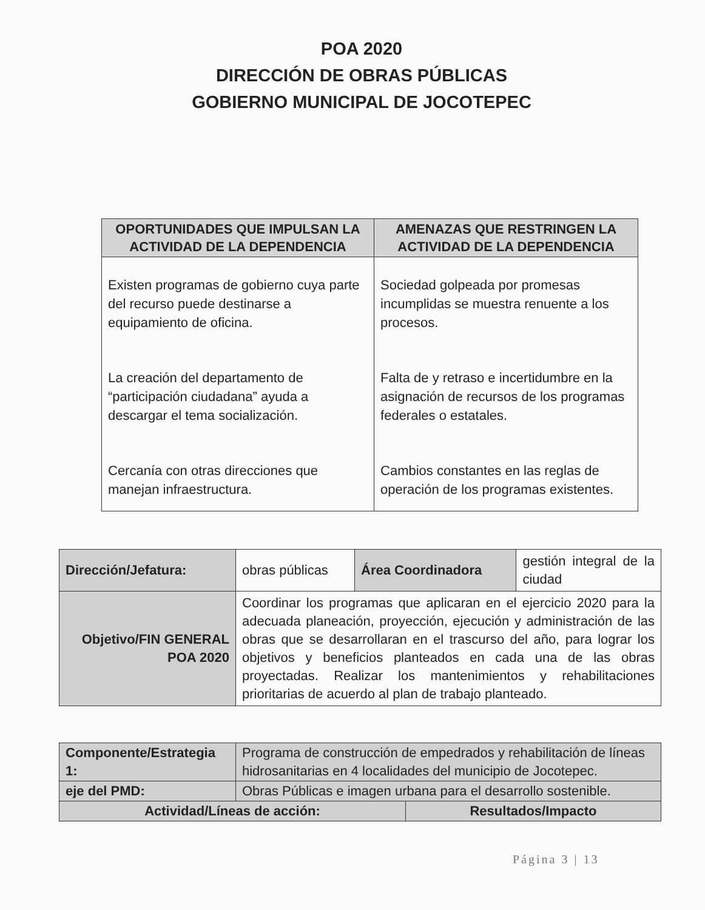POA 2020
DIRECCIÓN DE OBRAS PÚBLICAS
GOBIERNO MUNICIPAL DE JOCOTEPEC
| OPORTUNIDADES QUE IMPULSAN LA ACTIVIDAD DE LA DEPENDENCIA | AMENAZAS QUE RESTRINGEN LA ACTIVIDAD DE LA DEPENDENCIA |
| --- | --- |
| Existen programas de gobierno cuya parte del recurso puede destinarse a equipamiento de oficina. La creación del departamento de “participación ciudadana” ayuda a descargar el tema socialización. Cercanía con otras direcciones que manejan infraestructura. | Sociedad golpeada por promesas incumplidas se muestra renuente a los procesos. Falta de y retraso e incertidumbre en la asignación de recursos de los programas federales o estatales. Cambios constantes en las reglas de operación de los programas existentes. |
| Dirección/Jefatura: | obras públicas | Área Coordinadora | gestión integral de la ciudad |
| Objetivo/FIN GENERAL POA 2020 | Coordinar los programas que aplicaran en el ejercicio 2020 para la adecuada planeación, proyección, ejecución y administración de las obras que se desarrollaran en el trascurso del año, para lograr los objetivos y beneficios planteados en cada una de las obras proyectadas. Realizar los mantenimientos y rehabilitaciones prioritarias de acuerdo al plan de trabajo planteado. | | |
| Componente/Estrategia 1: | Programa de construcción de empedrados y rehabilitación de líneas hidrosanitarias en 4 localidades del municipio de Jocotepec. | |
| eje del PMD: | Obras Públicas e imagen urbana para el desarrollo sostenible. | |
| Actividad/Líneas de acción: | | Resultados/Impacto |
Página 3 | 13